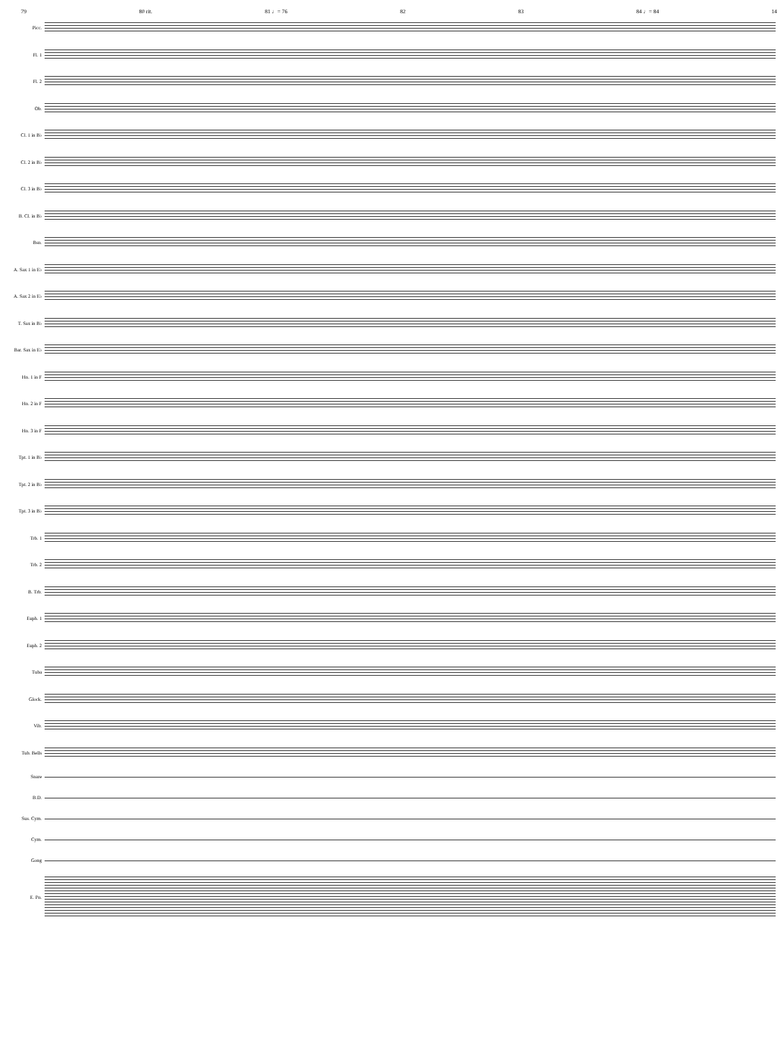79 80 rit. 81 ♩= 76 82 83 84 ♩= 84 14
Picc.
Fl. 1
Fl. 2
Ob.
Cl. 1 in B♭
Cl. 2 in B♭
Cl. 3 in B♭
B. Cl. in B♭
Bsn.
A. Sax 1 in E♭
A. Sax 2 in E♭
T. Sax in B♭
Bar. Sax in E♭
Hn. 1 in F
Hn. 2 in F
Hn. 3 in F
Tpt. 1 in B♭
Tpt. 2 in B♭
Tpt. 3 in B♭
Trb. 1
Trb. 2
B. Trb.
Euph. 1
Euph. 2
Tuba
Glock.
Vib.
Tub. Bells
Snare
B.D.
Sus. Cym.
Cym.
Gong
E. Pn.